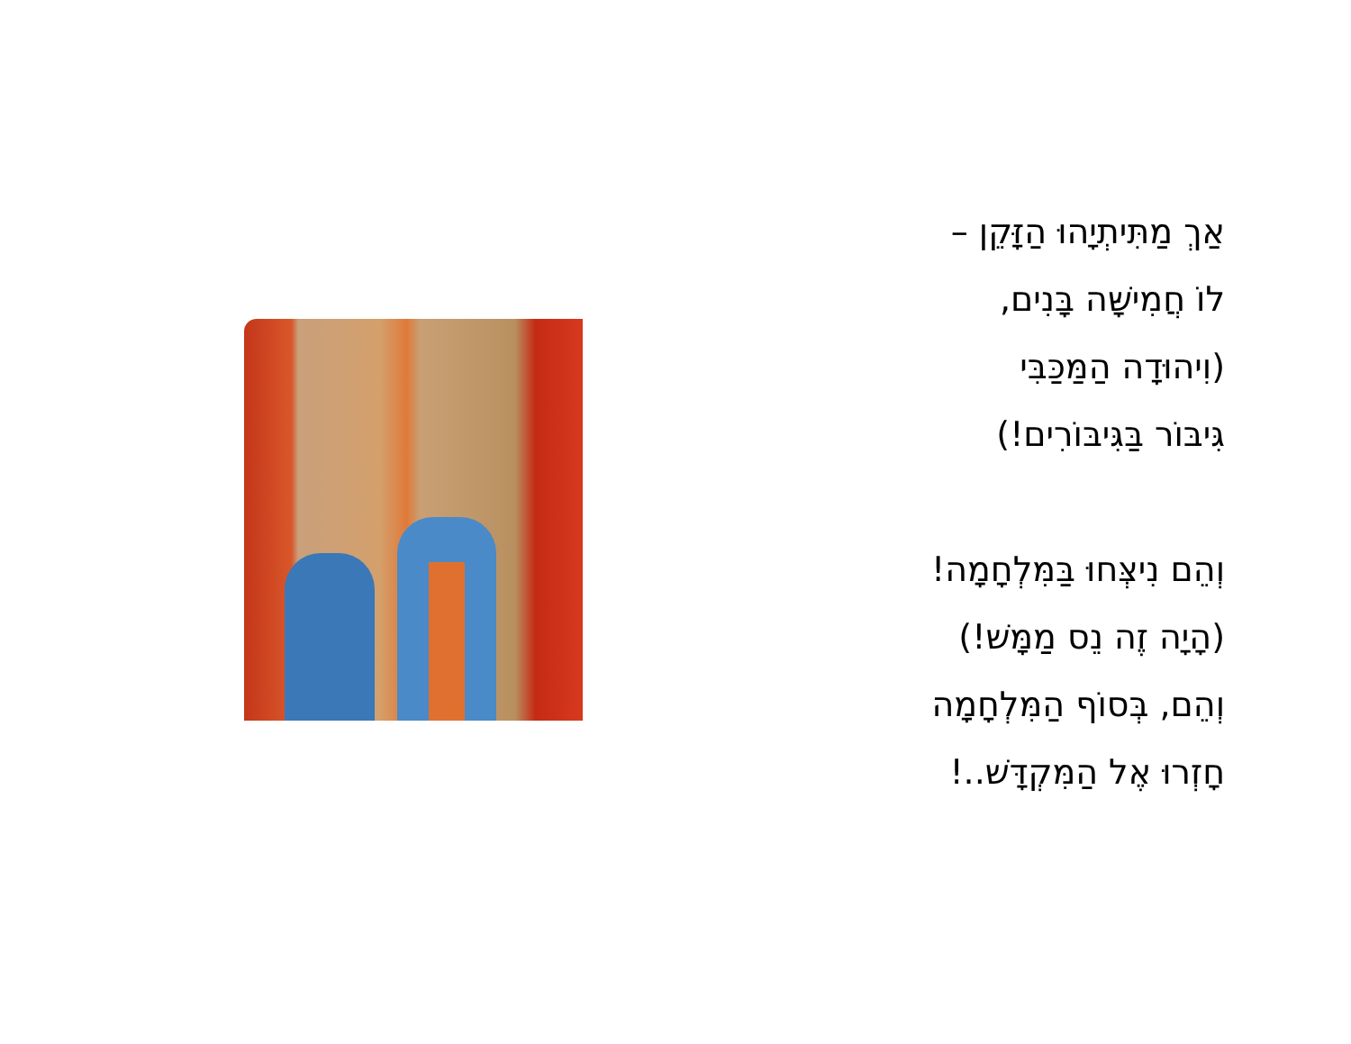אַךְ מַתִּיתְיָהוּ הַזָּקֵן –
לוֹ חֲמִישָּׁה בָּנִים,
(וִיהוּדָה הַמַּכַּבִּי
גִּיבּוֹר בַּגִּיבּוֹרִים!)
וְהֵם נִיצְּחוּ בַּמִּלְחָמָה!
(הָיָה זֶה נֵס מַמָּשׁ!)
וְהֵם, בְּסוֹף הַמִּלְחָמָה
חָזְרוּ אֶל הַמִּקְדָּשׁ..!